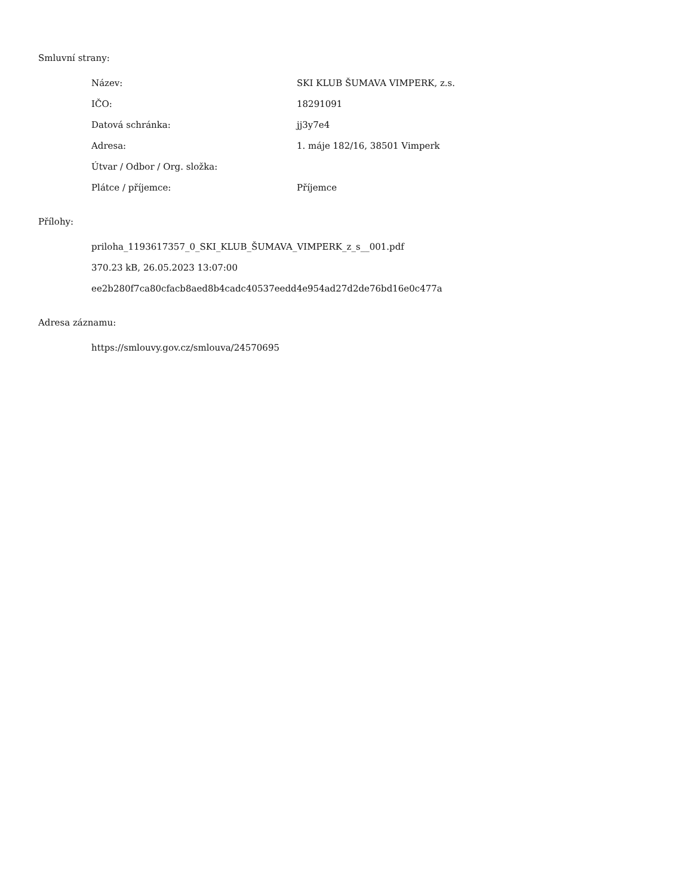Smluvní strany:
| Název: | SKI KLUB ŠUMAVA VIMPERK, z.s. |
| IČO: | 18291091 |
| Datová schránka: | jj3y7e4 |
| Adresa: | 1. máje 182/16, 38501 Vimperk |
| Útvar / Odbor / Org. složka: | |
| Plátce / příjemce: | Příjemce |
Přílohy:
priloha_1193617357_0_SKI_KLUB_ŠUMAVA_VIMPERK_z_s__001.pdf
370.23 kB, 26.05.2023 13:07:00
ee2b280f7ca80cfacb8aed8b4cadc40537eedd4e954ad27d2de76bd16e0c477a
Adresa záznamu:
https://smlouvy.gov.cz/smlouva/24570695